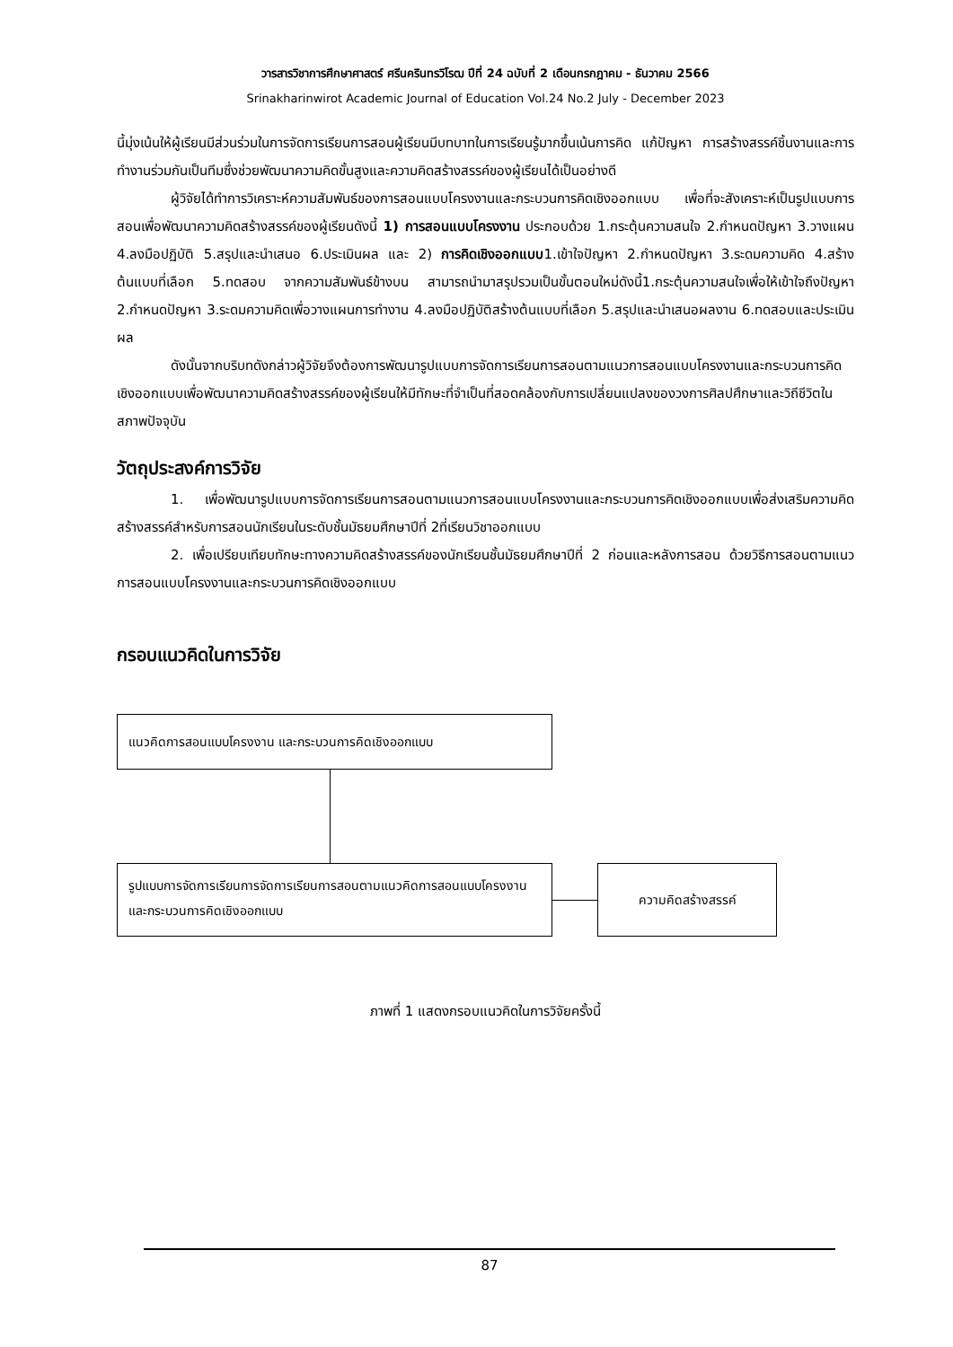วารสารวิชาการศึกษาศาสตร์ ศรีนครินทรวิโรฒ ปีที่ 24 ฉบับที่ 2 เดือนกรกฎาคม - ธันวาคม 2566
Srinakharinwirot Academic Journal of Education Vol.24 No.2 July - December 2023
นี้มุ่งเน้นให้ผู้เรียนมีส่วนร่วมในการจัดการเรียนการสอนผู้เรียนมีบทบาทในการเรียนรู้มากขึ้นเน้นการคิด แก้ปัญหา การสร้างสรรค์ชิ้นงานและการทำงานร่วมกันเป็นทีมซึ่งช่วยพัฒนาความคิดขั้นสูงและความคิดสร้างสรรค์ของผู้เรียนได้เป็นอย่างดี
ผู้วิจัยได้ทำการวิเคราะห์ความสัมพันธ์ของการสอนแบบโครงงานและกระบวนการคิดเชิงออกแบบ เพื่อที่จะสังเคราะห์เป็นรูปแบบการสอนเพื่อพัฒนาความคิดสร้างสรรค์ของผู้เรียนดังนี้ 1) การสอนแบบโครงงาน ประกอบด้วย 1.กระตุ้นความสนใจ 2.กำหนดปัญหา 3.วางแผน 4.ลงมือปฏิบัติ 5.สรุปและนำเสนอ 6.ประเมินผล และ 2) การคิดเชิงออกแบบ1.เข้าใจปัญหา 2.กำหนดปัญหา 3.ระดมความคิด 4.สร้างต้นแบบที่เลือก 5.ทดสอบ จากความสัมพันธ์ข้างบน สามารถนำมาสรุปรวมเป็นขั้นตอนใหม่ดังนี้1.กระตุ้นความสนใจเพื่อให้เข้าใจถึงปัญหา 2.กำหนดปัญหา 3.ระดมความคิดเพื่อวางแผนการทำงาน 4.ลงมือปฏิบัติสร้างต้นแบบที่เลือก 5.สรุปและนำเสนอผลงาน 6.ทดสอบและประเมินผล
ดังนั้นจากบริบทดังกล่าวผู้วิจัยจึงต้องการพัฒนารูปแบบการจัดการเรียนการสอนตามแนวการสอนแบบโครงงานและกระบวนการคิดเชิงออกแบบเพื่อพัฒนาความคิดสร้างสรรค์ของผู้เรียนให้มีทักษะที่จำเป็นที่สอดคล้องกับการเปลี่ยนแปลงของวงการศิลปศึกษาและวิถีชีวิตในสภาพปัจจุบัน
วัตถุประสงค์การวิจัย
1. เพื่อพัฒนารูปแบบการจัดการเรียนการสอนตามแนวการสอนแบบโครงงานและกระบวนการคิดเชิงออกแบบเพื่อส่งเสริมความคิดสร้างสรรค์สำหรับการสอนนักเรียนในระดับชั้นมัธยมศึกษาปีที่ 2ที่เรียนวิชาออกแบบ
2. เพื่อเปรียบเทียบทักษะทางความคิดสร้างสรรค์ของนักเรียนชั้นมัธยมศึกษาปีที่ 2 ก่อนและหลังการสอน ด้วยวิธีการสอนตามแนวการสอนแบบโครงงานและกระบวนการคิดเชิงออกแบบ
กรอบแนวคิดในการวิจัย
แนวคิดการสอนแบบโครงงาน และกระบวนการคิดเชิงออกแบบ
รูปแบบการจัดการเรียนการจัดการเรียนการสอนตามแนวคิดการสอนแบบโครงงานและกระบวนการคิดเชิงออกแบบ
ความคิดสร้างสรรค์
ภาพที่ 1 แสดงกรอบแนวคิดในการวิจัยครั้งนี้
87